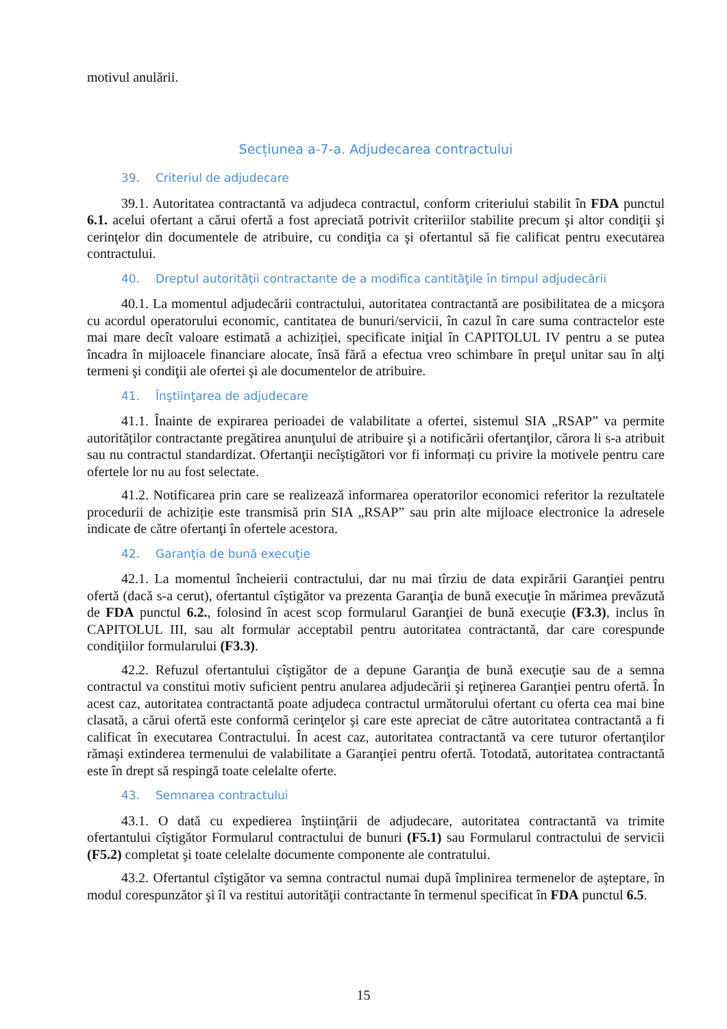motivul anulării.
Secțiunea a-7-a. Adjudecarea contractului
39. Criteriul de adjudecare
39.1. Autoritatea contractantă va adjudeca contractul, conform criteriului stabilit în FDA punctul 6.1. acelui ofertant a cărui ofertă a fost apreciată potrivit criteriilor stabilite precum şi altor condiţii şi cerinţelor din documentele de atribuire, cu condiţia ca şi ofertantul să fie calificat pentru executarea contractului.
40. Dreptul autorităţii contractante de a modifica cantităţile în timpul adjudecării
40.1. La momentul adjudecării contractului, autoritatea contractantă are posibilitatea de a micşora cu acordul operatorului economic, cantitatea de bunuri/servicii, în cazul în care suma contractelor este mai mare decît valoare estimată a achiziției, specificate iniţial în CAPITOLUL IV pentru a se putea încadra în mijloacele financiare alocate, însă fără a efectua vreo schimbare în preţul unitar sau în alţi termeni şi condiţii ale ofertei şi ale documentelor de atribuire.
41. Înştiinţarea de adjudecare
41.1. Înainte de expirarea perioadei de valabilitate a ofertei, sistemul SIA „RSAP” va permite autorităților contractante pregătirea anunţului de atribuire şi a notificării ofertanţilor, cărora li s-a atribuit sau nu contractul standardizat. Ofertanţii necîştigători vor fi informați cu privire la motivele pentru care ofertele lor nu au fost selectate.
41.2. Notificarea prin care se realizează informarea operatorilor economici referitor la rezultatele procedurii de achiziție este transmisă prin SIA „RSAP” sau prin alte mijloace electronice la adresele indicate de către ofertanţi în ofertele acestora.
42. Garanţia de bună execuţie
42.1. La momentul încheierii contractului, dar nu mai tîrziu de data expirării Garanţiei pentru ofertă (dacă s-a cerut), ofertantul cîştigător va prezenta Garanţia de bună execuţie în mărimea prevăzută de FDA punctul 6.2., folosind în acest scop formularul Garanţiei de bună execuţie (F3.3), inclus în CAPITOLUL III, sau alt formular acceptabil pentru autoritatea contractantă, dar care corespunde condiţiilor formularului (F3.3).
42.2. Refuzul ofertantului cîştigător de a depune Garanţia de bună execuţie sau de a semna contractul va constitui motiv suficient pentru anularea adjudecării şi reţinerea Garanţiei pentru ofertă. În acest caz, autoritatea contractantă poate adjudeca contractul următorului ofertant cu oferta cea mai bine clasată, a cărui ofertă este conformă cerinţelor şi care este apreciat de către autoritatea contractantă a fi calificat în executarea Contractului. În acest caz, autoritatea contractantă va cere tuturor ofertanţilor rămaşi extinderea termenului de valabilitate a Garanţiei pentru ofertă. Totodată, autoritatea contractantă este în drept să respingă toate celelalte oferte.
43. Semnarea contractului
43.1. O dată cu expedierea înştiinţării de adjudecare, autoritatea contractantă va trimite ofertantului cîştigător Formularul contractului de bunuri (F5.1) sau Formularul contractului de servicii (F5.2) completat şi toate celelalte documente componente ale contratului.
43.2. Ofertantul cîştigător va semna contractul numai după împlinirea termenelor de aşteptare, în modul corespunzător şi îl va restitui autorităţii contractante în termenul specificat în FDA punctul 6.5.
15